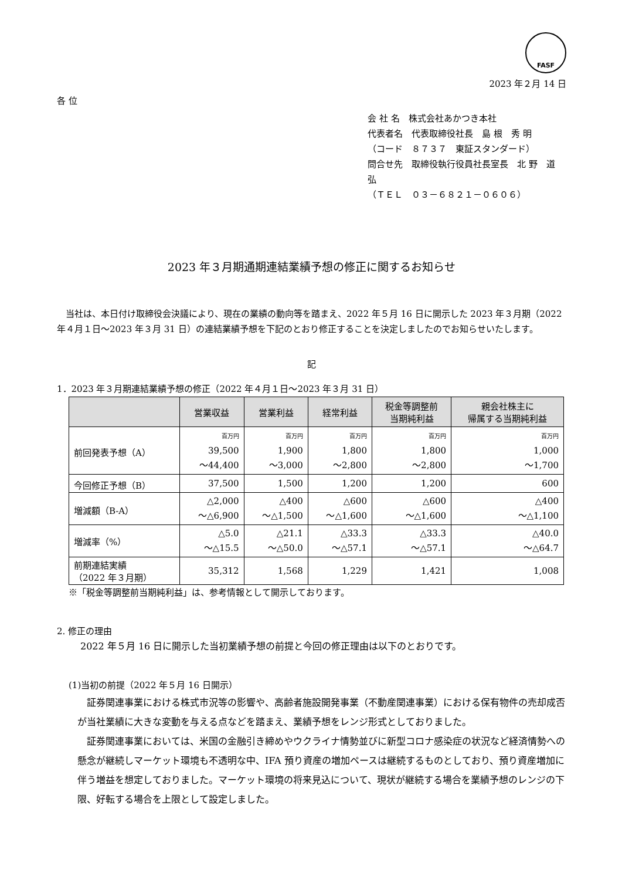FASF
2023 年２月 14 日
各 位
会 社 名　株式会社あかつき本社
代表者名　代表取締役社長　島 根　秀 明
（コード　８７３７　東証スタンダード）
問合せ先　取締役執行役員社長室長　北 野　道 弘
（ＴＥＬ　０３－６８２１－０６０６）
2023 年３月期通期連結業績予想の修正に関するお知らせ
　当社は、本日付け取締役会決議により、現在の業績の動向等を踏まえ、2022 年５月 16 日に開示した 2023 年３月期（2022 年４月１日～2023 年３月 31 日）の連結業績予想を下記のとおり修正することを決定しましたのでお知らせいたします。
記
1．2023 年３月期連結業績予想の修正（2022 年４月１日～2023 年３月 31 日）
| | 営業収益 | 営業利益 | 経常利益 | 税金等調整前 当期純利益 | 親会社株主に 帰属する当期純利益 |
| --- | --- | --- | --- | --- | --- |
| 前回発表予想（A） | 百万円 39,500 ～44,400 | 百万円 1,900 ～3,000 | 百万円 1,800 ～2,800 | 百万円 1,800 ～2,800 | 百万円 1,000 ～1,700 |
| 今回修正予想（B） | 37,500 | 1,500 | 1,200 | 1,200 | 600 |
| 増減額（B-A） | △2,000 ～△6,900 | △400 ～△1,500 | △600 ～△1,600 | △600 ～△1,600 | △400 ～△1,100 |
| 増減率（%） | △5.0 ～△15.5 | △21.1 ～△50.0 | △33.3 ～△57.1 | △33.3 ～△57.1 | △40.0 ～△64.7 |
| 前期連結実績 （2022 年３月期） | 35,312 | 1,568 | 1,229 | 1,421 | 1,008 |
※「税金等調整前当期純利益」は、参考情報として開示しております。
2. 修正の理由
2022 年５月 16 日に開示した当初業績予想の前提と今回の修正理由は以下のとおりです。
(1)当初の前提（2022 年５月 16 日開示）
　証券関連事業における株式市況等の影響や、高齢者施設開発事業（不動産関連事業）における保有物件の売却成否が当社業績に大きな変動を与える点などを踏まえ、業績予想をレンジ形式としておりました。
　証券関連事業においては、米国の金融引き締めやウクライナ情勢並びに新型コロナ感染症の状況など経済情勢への懸念が継続しマーケット環境も不透明な中、IFA 預り資産の増加ペースは継続するものとしており、預り資産増加に伴う増益を想定しておりました。マーケット環境の将来見込について、現状が継続する場合を業績予想のレンジの下限、好転する場合を上限として設定しました。